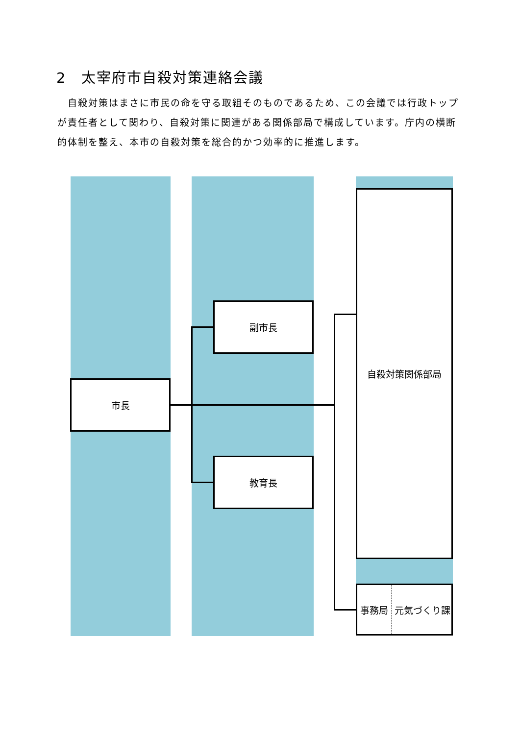2　太宰府市自殺対策連絡会議
　自殺対策はまさに市民の命を守る取組そのものであるため、この会議では行政トップが責任者として関わり、自殺対策に関連がある関係部局で構成しています。庁内の横断的体制を整え、本市の自殺対策を総合的かつ効率的に推進します。
市長
副市長
教育長
自殺対策関係部局
事務局 元気づくり課